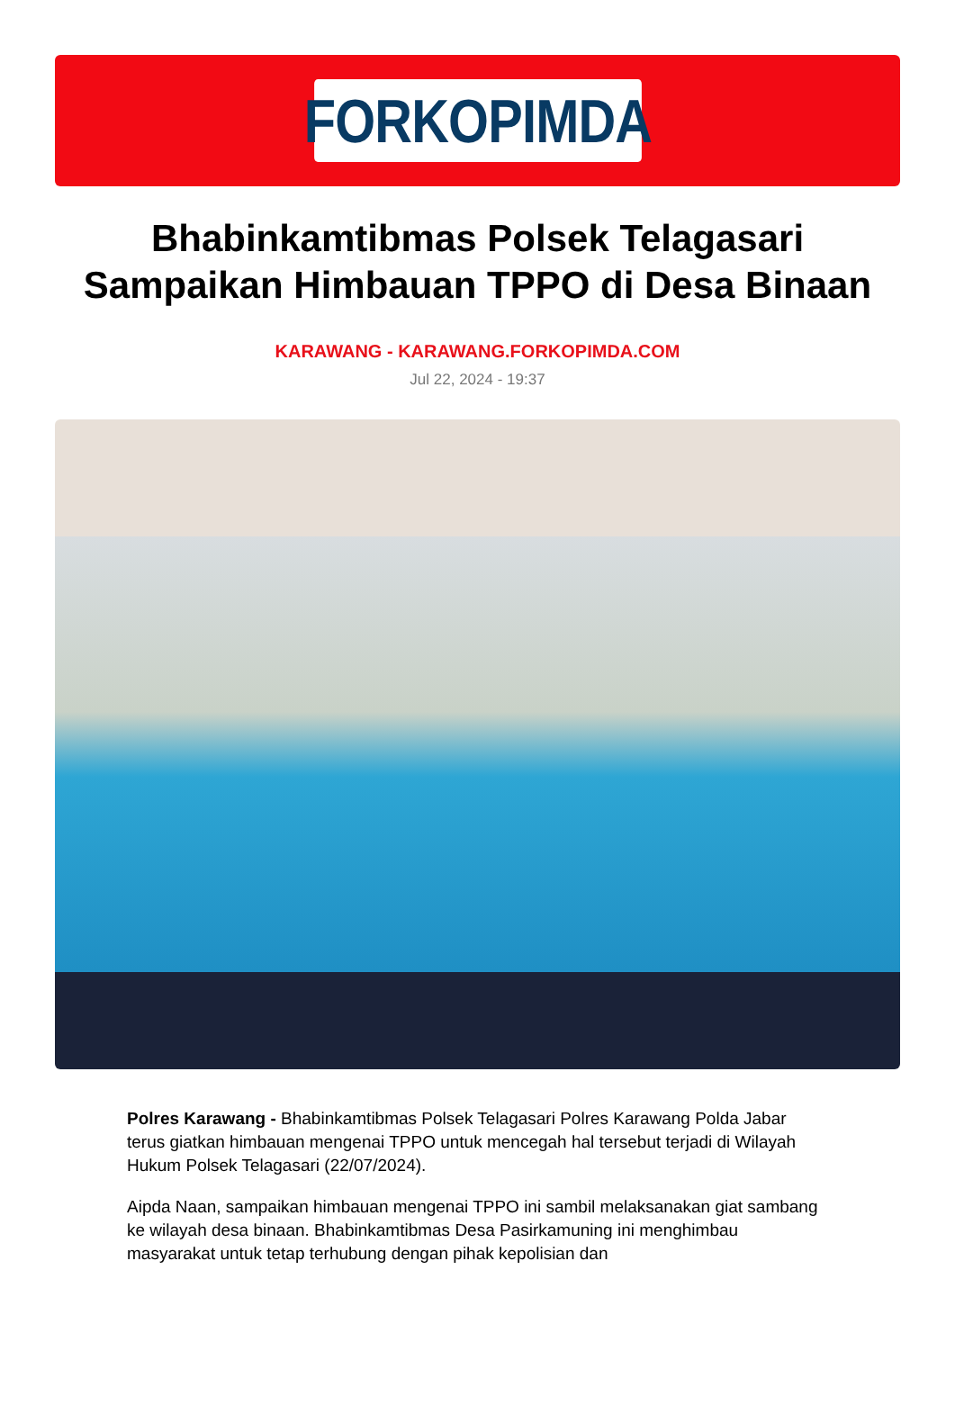FORKOPIMDA
Bhabinkamtibmas Polsek Telagasari Sampaikan Himbauan TPPO di Desa Binaan
KARAWANG - KARAWANG.FORKOPIMDA.COM
Jul 22, 2024 - 19:37
Polres Karawang - Bhabinkamtibmas Polsek Telagasari Polres Karawang Polda Jabar terus giatkan himbauan mengenai TPPO untuk mencegah hal tersebut terjadi di Wilayah Hukum Polsek Telagasari (22/07/2024).
Aipda Naan, sampaikan himbauan mengenai TPPO ini sambil melaksanakan giat sambang ke wilayah desa binaan. Bhabinkamtibmas Desa Pasirkamuning ini menghimbau masyarakat untuk tetap terhubung dengan pihak kepolisian dan